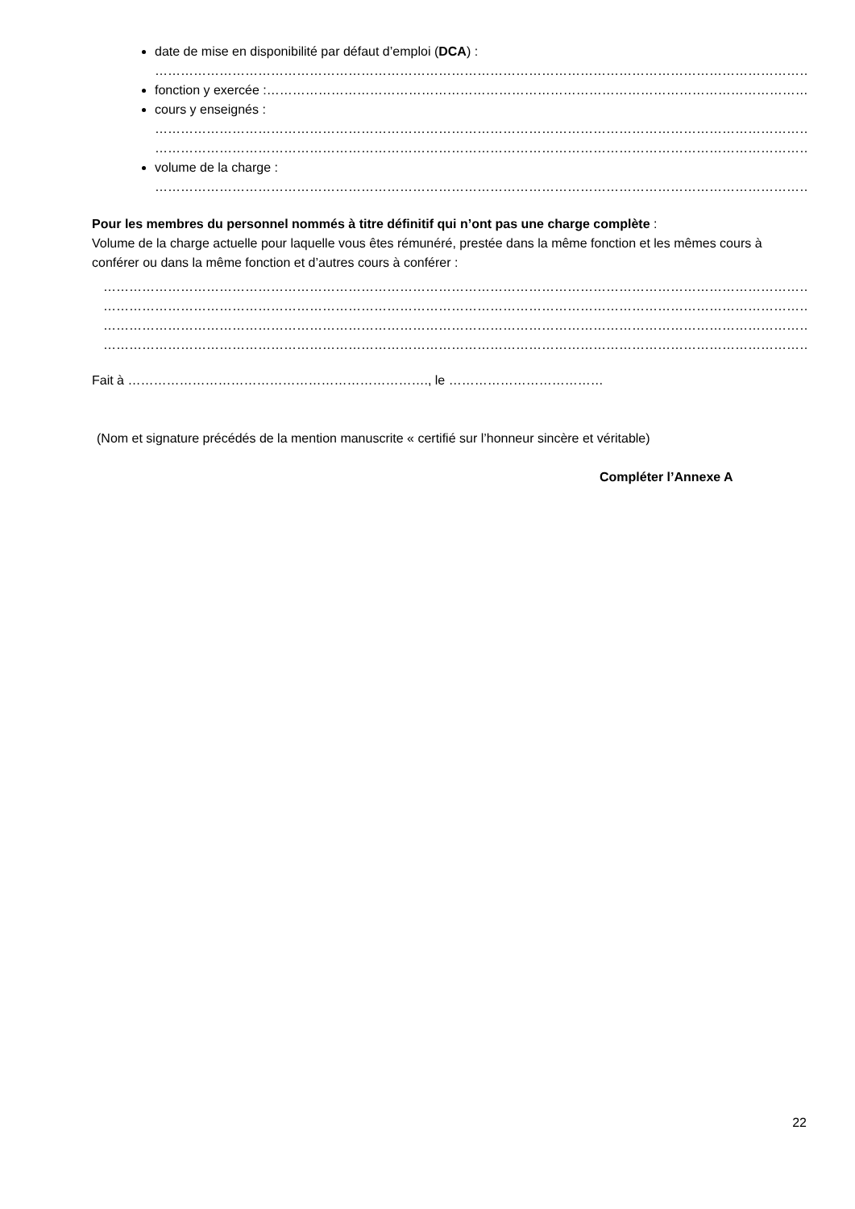date de mise en disponibilité par défaut d’emploi (DCA) :
………………………………………………………………………………………………………………………………………………………………………………………
fonction y exercée :………………………………………………………………………………………………………………………………………………………………
cours y enseignés :
………………………………………………………………………………………………………………………………………………………………………………………
………………………………………………………………………………………………………………………………………………………………………………………
volume de la charge :
………………………………………………………………………………………………………………………………………………………………………………………
Pour les membres du personnel nommés à titre définitif qui n’ont pas une charge complète :
Volume de la charge actuelle pour laquelle vous êtes rémunéré, prestée dans la même fonction et les mêmes cours à conférer ou dans la même fonction et d’autres cours à conférer :
………………………………………………………………………………………………………………………………………………………………………………………………
………………………………………………………………………………………………………………………………………………………………………………………………
………………………………………………………………………………………………………………………………………………………………………………………………
………………………………………………………………………………………………………………………………………………………………………………………………
Fait à ……………………………………………………………., le ………………………………
(Nom et signature précédés de la mention manuscrite « certifié sur l’honneur sincère et véritable)
Compléter l’Annexe A
22